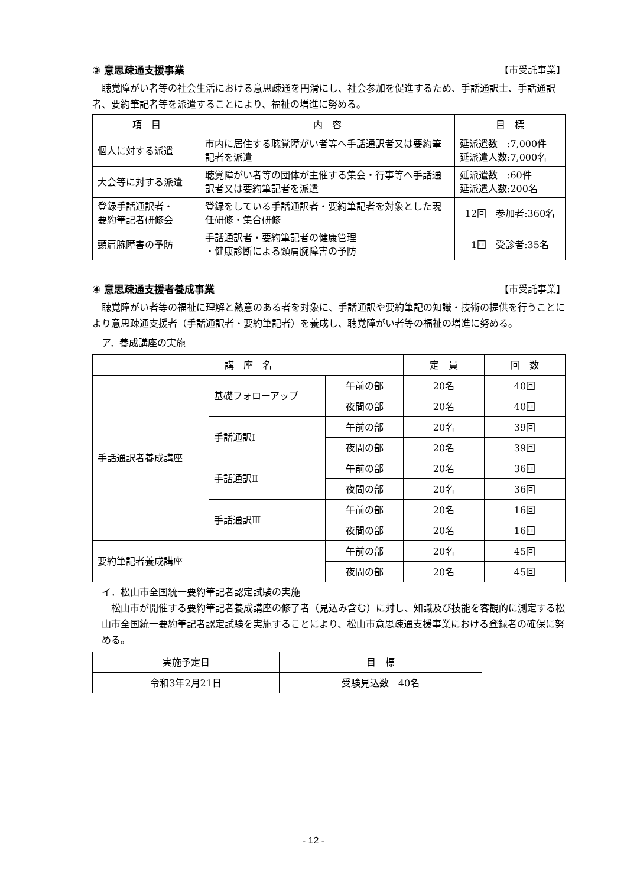③ 意思疎通支援事業 【市受託事業】
　聴覚障がい者等の社会生活における意思疎通を円滑にし、社会参加を促進するため、手話通訳士、手話通訳者、要約筆記者等を派遣することにより、福祉の増進に努める。
| 項 目 | 内 容 | 目 標 |
| --- | --- | --- |
| 個人に対する派遣 | 市内に居住する聴覚障がい者等へ手話通訳者又は要約筆記者を派遣 | 延派遣数 :7,000件 延派遣人数:7,000名 |
| 大会等に対する派遣 | 聴覚障がい者等の団体が主催する集会・行事等へ手話通訳者又は要約筆記者を派遣 | 延派遣数 :60件 延派遣人数:200名 |
| 登録手話通訳者・ 要約筆記者研修会 | 登録をしている手話通訳者・要約筆記者を対象とした現任研修・集合研修 | 12回 参加者:360名 |
| 頸肩腕障害の予防 | 手話通訳者・要約筆記者の健康管理 ・健康診断による頸肩腕障害の予防 | 1回 受診者:35名 |
④ 意思疎通支援者養成事業 【市受託事業】
　聴覚障がい者等の福祉に理解と熱意のある者を対象に、手話通訳や要約筆記の知識・技術の提供を行うことにより意思疎通支援者（手話通訳者・要約筆記者）を養成し、聴覚障がい者等の福祉の増進に努める。
　ア．養成講座の実施
| 講 座 名 | | | 定 員 | 回 数 |
| --- | --- | --- | --- | --- |
| 手話通訳者養成講座 | 基礎フォローアップ | 午前の部 | 20名 | 40回 |
| | | 夜間の部 | 20名 | 40回 |
| | 手話通訳Ⅰ | 午前の部 | 20名 | 39回 |
| | | 夜間の部 | 20名 | 39回 |
| | 手話通訳Ⅱ | 午前の部 | 20名 | 36回 |
| | | 夜間の部 | 20名 | 36回 |
| | 手話通訳Ⅲ | 午前の部 | 20名 | 16回 |
| | | 夜間の部 | 20名 | 16回 |
| 要約筆記者養成講座 | | 午前の部 | 20名 | 45回 |
| | | 夜間の部 | 20名 | 45回 |
　イ．松山市全国統一要約筆記者認定試験の実施
　松山市が開催する要約筆記者養成講座の修了者（見込み含む）に対し、知識及び技能を客観的に測定する松山市全国統一要約筆記者認定試験を実施することにより、松山市意思疎通支援事業における登録者の確保に努める。
| 実施予定日 | 目 標 |
| --- | --- |
| 令和3年2月21日 | 受験見込数 40名 |
- 12 -